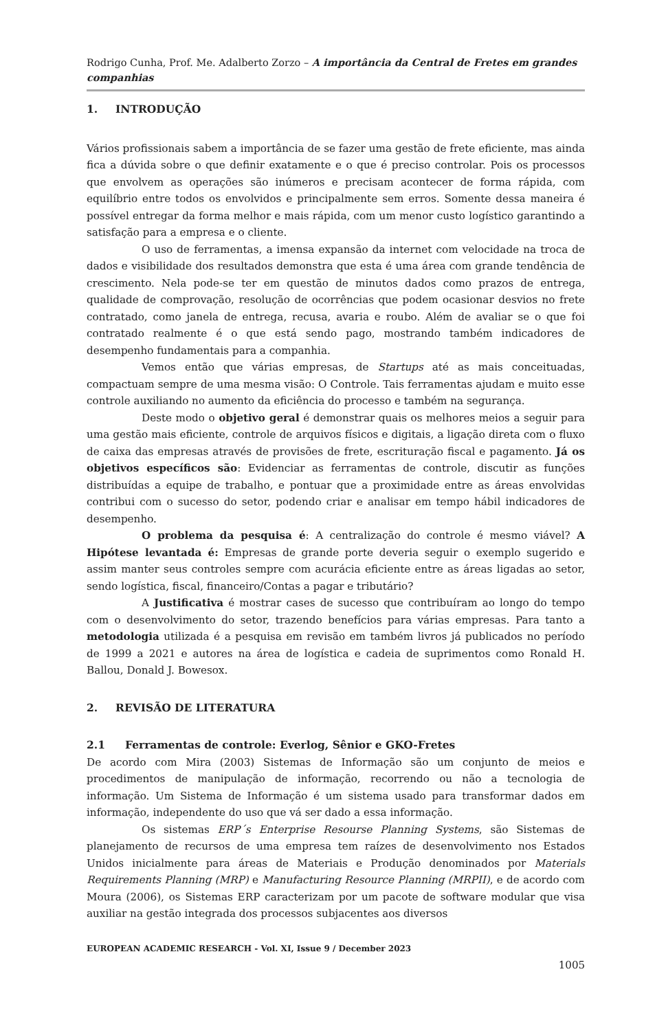Rodrigo Cunha, Prof. Me. Adalberto Zorzo – A importância da Central de Fretes em grandes companhias
1. INTRODUÇÃO
Vários profissionais sabem a importância de se fazer uma gestão de frete eficiente, mas ainda fica a dúvida sobre o que definir exatamente e o que é preciso controlar. Pois os processos que envolvem as operações são inúmeros e precisam acontecer de forma rápida, com equilíbrio entre todos os envolvidos e principalmente sem erros. Somente dessa maneira é possível entregar da forma melhor e mais rápida, com um menor custo logístico garantindo a satisfação para a empresa e o cliente.
O uso de ferramentas, a imensa expansão da internet com velocidade na troca de dados e visibilidade dos resultados demonstra que esta é uma área com grande tendência de crescimento. Nela pode-se ter em questão de minutos dados como prazos de entrega, qualidade de comprovação, resolução de ocorrências que podem ocasionar desvios no frete contratado, como janela de entrega, recusa, avaria e roubo. Além de avaliar se o que foi contratado realmente é o que está sendo pago, mostrando também indicadores de desempenho fundamentais para a companhia.
Vemos então que várias empresas, de Startups até as mais conceituadas, compactuam sempre de uma mesma visão: O Controle. Tais ferramentas ajudam e muito esse controle auxiliando no aumento da eficiência do processo e também na segurança.
Deste modo o objetivo geral é demonstrar quais os melhores meios a seguir para uma gestão mais eficiente, controle de arquivos físicos e digitais, a ligação direta com o fluxo de caixa das empresas através de provisões de frete, escrituração fiscal e pagamento. Já os objetivos específicos são: Evidenciar as ferramentas de controle, discutir as funções distribuídas a equipe de trabalho, e pontuar que a proximidade entre as áreas envolvidas contribui com o sucesso do setor, podendo criar e analisar em tempo hábil indicadores de desempenho.
O problema da pesquisa é: A centralização do controle é mesmo viável? A Hipótese levantada é: Empresas de grande porte deveria seguir o exemplo sugerido e assim manter seus controles sempre com acurácia eficiente entre as áreas ligadas ao setor, sendo logística, fiscal, financeiro/Contas a pagar e tributário?
A Justificativa é mostrar cases de sucesso que contribuíram ao longo do tempo com o desenvolvimento do setor, trazendo benefícios para várias empresas. Para tanto a metodologia utilizada é a pesquisa em revisão em também livros já publicados no período de 1999 a 2021 e autores na área de logística e cadeia de suprimentos como Ronald H. Ballou, Donald J. Bowesox.
2. REVISÃO DE LITERATURA
2.1 Ferramentas de controle: Everlog, Sênior e GKO-Fretes
De acordo com Mira (2003) Sistemas de Informação são um conjunto de meios e procedimentos de manipulação de informação, recorrendo ou não a tecnologia de informação. Um Sistema de Informação é um sistema usado para transformar dados em informação, independente do uso que vá ser dado a essa informação.
Os sistemas ERP´s Enterprise Resourse Planning Systems, são Sistemas de planejamento de recursos de uma empresa tem raízes de desenvolvimento nos Estados Unidos inicialmente para áreas de Materiais e Produção denominados por Materials Requirements Planning (MRP) e Manufacturing Resource Planning (MRPII), e de acordo com Moura (2006), os Sistemas ERP caracterizam por um pacote de software modular que visa auxiliar na gestão integrada dos processos subjacentes aos diversos
EUROPEAN ACADEMIC RESEARCH - Vol. XI, Issue 9 / December 2023
1005